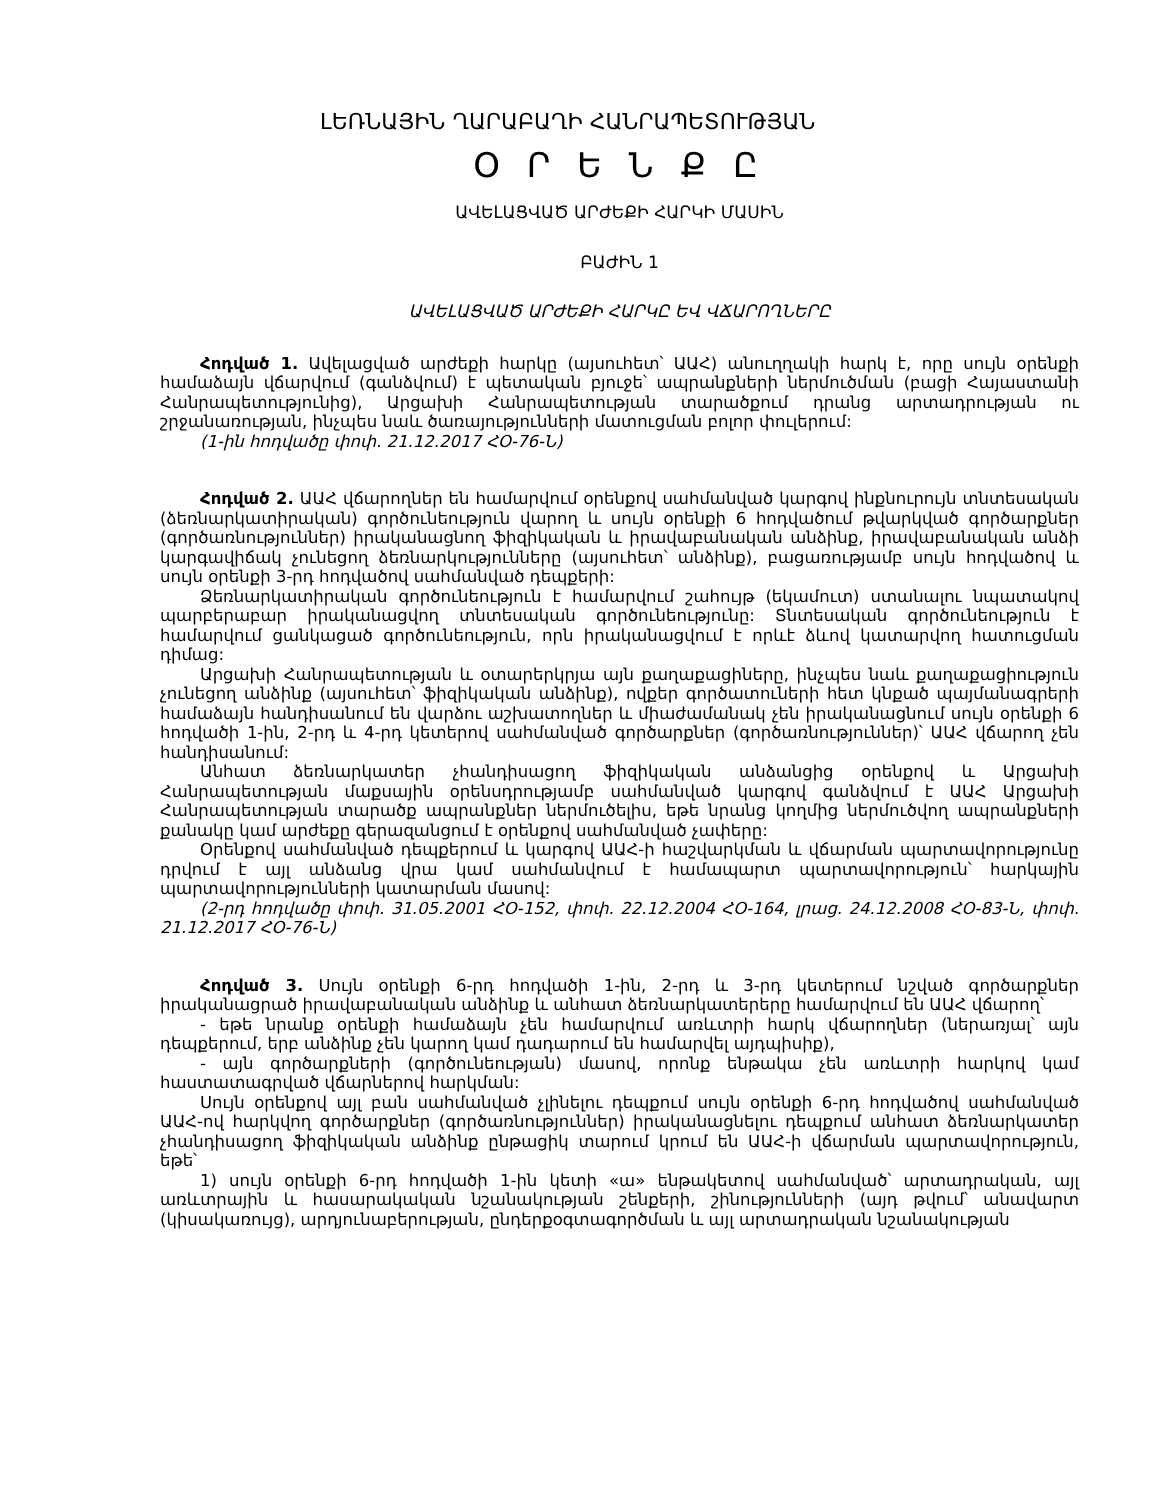ԼԵՌՆԱՅԻՆ ՂԱՐԱԲԱՂԻ ՀԱՆՐԱՊԵՏՈՒԹՅԱՆ
Օ Ր Ե Ն Ք Ը
ԱՎԵԼԱՑՎԱԾ ԱՐԺԵՔԻ ՀԱՐԿԻ ՄԱՍԻՆ
ԲԱԺԻՆ 1
ԱՎԵԼԱՑՎԱԾ ԱՐԺԵՔԻ ՀԱՐԿԸ ԵՎ ՎՃԱՐՈՂՆԵՐԸ
Հոդված 1. Ավելացված արժեքի հարկը (այսուհետ՝ ԱԱՀ) անուղղակի հարկ է, որը սույն օրենքի համաձայն վճարվում (գանձվում) է պետական բյուջե՝ ապրանքների ներմուծման (բացի Հայաստանի Հանրապետությունից), Արցախի Հանրապետության տարածքում դրանց արտադրության ու շրջանառության, ինչպես նաև ծառայությունների մատուցման բոլոր փուլերում:
(1-ին հոդվածը փոփ. 21.12.2017 ՀՕ-76-Ն)
Հոդված 2. ԱԱՀ վճարողներ են համարվում օրենքով սահմանված կարգով ինքնուրույն տնտեսական (ձեռնարկատիրական) գործունեություն վարող և սույն օրենքի 6 հոդվածում թվարկված գործարքներ (գործառնություններ) իրականացնող ֆիզիկական և իրավաբանական անձինք, իրավաբանական անձի կարգավիճակ չունեցող ձեռնարկությունները (այսուհետ՝ անձինք), բացառությամբ սույն հոդվածով և սույն օրենքի 3-րդ հոդվածով սահմանված դեպքերի:
Ձեռնարկատիրական գործունեություն է համարվում շահույթ (եկամուտ) ստանալու նպատակով պարբերաբար իրականացվող տնտեսական գործունեությունը: Տնտեսական գործունեություն է համարվում ցանկացած գործունեություն, որն իրականացվում է որևէ ձևով կատարվող հատուցման դիմաց:
Արցախի Հանրապետության և օտարերկրյա այն քաղաքացիները, ինչպես նաև քաղաքացիություն չունեցող անձինք (այսուհետ՝ ֆիզիկական անձինք), ովքեր գործատուների հետ կնքած պայմանագրերի համաձայն հանդիսանում են վարձու աշխատողներ և միաժամանակ չեն իրականացնում սույն օրենքի 6 հոդվածի 1-ին, 2-րդ և 4-րդ կետերով սահմանված գործարքներ (գործառնություններ)՝ ԱԱՀ վճարող չեն հանդիսանում:
Անհատ ձեռնարկատեր չհանդիսացող ֆիզիկական անձանցից օրենքով և Արցախի Հանրապետության մաքսային օրենսդրությամբ սահմանված կարգով գանձվում է ԱԱՀ Արցախի Հանրապետության տարածք ապրանքներ ներմուծելիս, եթե նրանց կողմից ներմուծվող ապրանքների քանակը կամ արժեքը գերազանցում է օրենքով սահմանված չափերը:
Օրենքով սահմանված դեպքերում և կարգով ԱԱՀ-ի հաշվարկման և վճարման պարտավորությունը դրվում է այլ անձանց վրա կամ սահմանվում է համապարտ պարտավորություն՝ հարկային պարտավորությունների կատարման մասով:
(2-րդ հոդվածը փոփ. 31.05.2001 ՀՕ-152, փոփ. 22.12.2004 ՀՕ-164, լրաց. 24.12.2008 ՀՕ-83-Ն, փոփ. 21.12.2017 ՀՕ-76-Ն)
Հոդված 3. Սույն օրենքի 6-րդ հոդվածի 1-ին, 2-րդ և 3-րդ կետերում նշված գործարքներ իրականացրած իրավաբանական անձինք և անհատ ձեռնարկատերերը համարվում են ԱԱՀ վճարող՝
- եթե նրանք օրենքի համաձայն չեն համարվում առևտրի հարկ վճարողներ (ներառյալ՝ այն դեպքերում, երբ անձինք չեն կարող կամ դադարում են համարվել այդպիսիք),
- այն գործարքների (գործունեության) մասով, որոնք ենթակա չեն առևտրի հարկով կամ հաստատագրված վճարներով հարկման:
Սույն օրենքով այլ բան սահմանված չլինելու դեպքում սույն օրենքի 6-րդ հոդվածով սահմանված ԱԱՀ-ով հարկվող գործարքներ (գործառնություններ) իրականացնելու դեպքում անհատ ձեռնարկատեր չհանդիսացող ֆիզիկական անձինք ընթացիկ տարում կրում են ԱԱՀ-ի վճարման պարտավորություն, եթե՝
1) սույն օրենքի 6-րդ հոդվածի 1-ին կետի «ա» ենթակետով սահմանված՝ արտադրական, այլ առևտրային և հասարակական նշանակության շենքերի, շինությունների (այդ թվում՝ անավարտ (կիսակառույց), արդյունաբերության, ընդերքօգտագործման և այլ արտադրական նշանակության